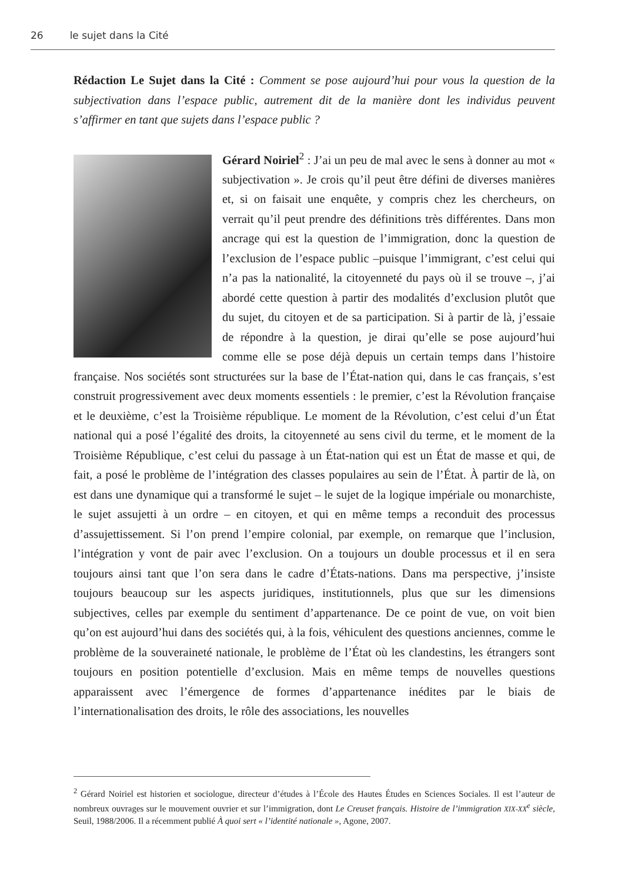26 le sujet dans la Cité
Rédaction Le Sujet dans la Cité : Comment se pose aujourd’hui pour vous la question de la subjectivation dans l’espace public, autrement dit de la manière dont les individus peuvent s’affirmer en tant que sujets dans l’espace public ?
Gérard Noiriel<sup>2</sup> : J’ai un peu de mal avec le sens à donner au mot « subjectivation ». Je crois qu’il peut être défini de diverses manières et, si on faisait une enquête, y compris chez les chercheurs, on verrait qu’il peut prendre des définitions très différentes. Dans mon ancrage qui est la question de l’immigration, donc la question de l’exclusion de l’espace public –puisque l’immigrant, c’est celui qui n’a pas la nationalité, la citoyenneté du pays où il se trouve –, j’ai abordé cette question à partir des modalités d’exclusion plutôt que du sujet, du citoyen et de sa participation. Si à partir de là, j’essaie de répondre à la question, je dirai qu’elle se pose aujourd’hui comme elle se pose déjà depuis un certain temps dans l’histoire française. Nos sociétés sont structurées sur la base de l’État-nation qui, dans le cas français, s’est construit progressivement avec deux moments essentiels : le premier, c’est la Révolution française et le deuxième, c’est la Troisième république. Le moment de la Révolution, c’est celui d’un État national qui a posé l’égalité des droits, la citoyenneté au sens civil du terme, et le moment de la Troisième République, c’est celui du passage à un État-nation qui est un État de masse et qui, de fait, a posé le problème de l’intégration des classes populaires au sein de l’État. À partir de là, on est dans une dynamique qui a transformé le sujet – le sujet de la logique impériale ou monarchiste, le sujet assujetti à un ordre – en citoyen, et qui en même temps a reconduit des processus d’assujettissement. Si l’on prend l’empire colonial, par exemple, on remarque que l’inclusion, l’intégration y vont de pair avec l’exclusion. On a toujours un double processus et il en sera toujours ainsi tant que l’on sera dans le cadre d’États-nations. Dans ma perspective, j’insiste toujours beaucoup sur les aspects juridiques, institutionnels, plus que sur les dimensions subjectives, celles par exemple du sentiment d’appartenance. De ce point de vue, on voit bien qu’on est aujourd’hui dans des sociétés qui, à la fois, véhiculent des questions anciennes, comme le problème de la souveraineté nationale, le problème de l’État où les clandestins, les étrangers sont toujours en position potentielle d’exclusion. Mais en même temps de nouvelles questions apparaissent avec l’émergence de formes d’appartenance inédites par le biais de l’internationalisation des droits, le rôle des associations, les nouvelles
<sup>2</sup> Gérard Noiriel est historien et sociologue, directeur d’études à l’École des Hautes Études en Sciences Sociales. Il est l’auteur de nombreux ouvrages sur le mouvement ouvrier et sur l’immigration, dont Le Creuset français. Histoire de l’immigration XIX-XX<sup>e</sup> siècle, Seuil, 1988/2006. Il a récemment publié À quoi sert « l’identité nationale », Agone, 2007.